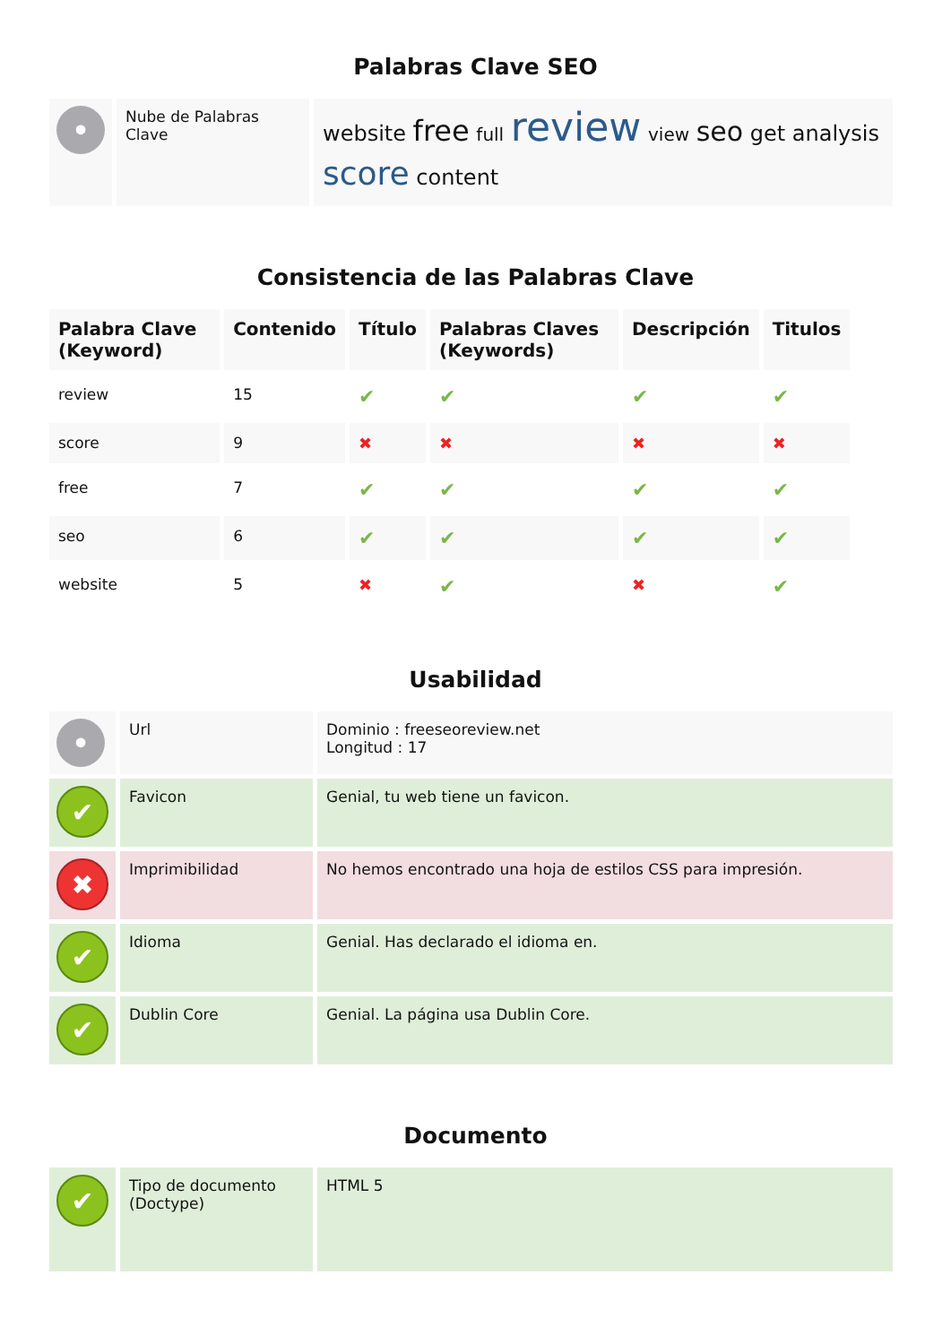Palabras Clave SEO
| • | Nube de Palabras Clave | website free full review view seo get analysis score content |
Consistencia de las Palabras Clave
| Palabra Clave (Keyword) | Contenido | Título | Palabras Claves (Keywords) | Descripción | Titulos |
| --- | --- | --- | --- | --- | --- |
| review | 15 | ✔ | ✔ | ✔ | ✔ |
| score | 9 | ✖ | ✖ | ✖ | ✖ |
| free | 7 | ✔ | ✔ | ✔ | ✔ |
| seo | 6 | ✔ | ✔ | ✔ | ✔ |
| website | 5 | ✖ | ✔ | ✖ | ✔ |
Usabilidad
| • | Url | Dominio : freeseoreview.net Longitud : 17 |
| ✔ | Favicon | Genial, tu web tiene un favicon. |
| ✖ | Imprimibilidad | No hemos encontrado una hoja de estilos CSS para impresión. |
| ✔ | Idioma | Genial. Has declarado el idioma en. |
| ✔ | Dublin Core | Genial. La página usa Dublin Core. |
Documento
| ✔ | Tipo de documento (Doctype) | HTML 5 |